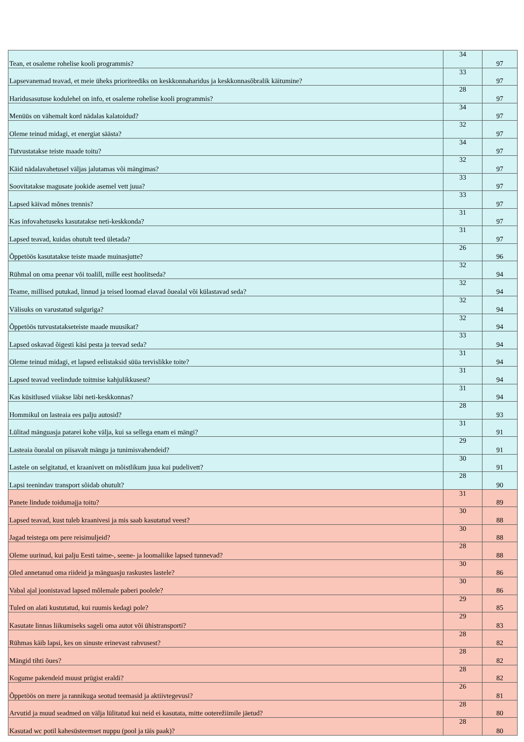| Tean, et osaleme rohelise kooli programmis? | 34 | 97 |
| Lapsevanemad teavad, et meie üheks prioriteediks on keskkonnaharidus ja keskkonnasõbralik käitumine? | 33 | 97 |
| Haridusasutuse kodulehel on info, et osaleme rohelise kooli programmis? | 28 | 97 |
| Menüüs on vähemalt kord nädalas kalatoidud? | 34 | 97 |
| Oleme teinud midagi, et energiat säästa? | 32 | 97 |
| Tutvustatakse teiste maade toitu? | 34 | 97 |
| Käid nädalavahetusel väljas jalutamas või mängimas? | 32 | 97 |
| Soovitatakse magusate jookide asemel vett juua? | 33 | 97 |
| Lapsed käivad mõnes trennis? | 33 | 97 |
| Kas infovahetuseks kasutatakse neti-keskkonda? | 31 | 97 |
| Lapsed teavad, kuidas ohutult teed ületada? | 31 | 97 |
| Õppetöös kasutatakse teiste maade muinasjutte? | 26 | 96 |
| Rühmal on oma peenar või toalill, mille eest hoolitseda? | 32 | 94 |
| Teame, millised putukad, linnud ja teised loomad elavad õuealal või külastavad seda? | 32 | 94 |
| Välisuks on varustatud sulguriga? | 32 | 94 |
| Õppetöös tutvustatakseteiste maade muusikat? | 32 | 94 |
| Lapsed oskavad õigesti käsi pesta ja teevad seda? | 33 | 94 |
| Oleme teinud midagi, et lapsed eelistaksid süüa tervislikke toite? | 31 | 94 |
| Lapsed teavad veelindude toitmise kahjulikkusest? | 31 | 94 |
| Kas küsitlused viiakse läbi neti-keskkonnas? | 31 | 94 |
| Hommikul on lasteaia ees palju autosid? | 28 | 93 |
| Lülitad mänguasja patarei kohe välja, kui sa sellega enam ei mängi? | 31 | 91 |
| Lasteaia õuealal on piisavalt mängu ja tunimisvahendeid? | 29 | 91 |
| Lastele on selgitatud, et kraanivett on mõistlikum juua kui pudelivett? | 30 | 91 |
| Lapsi teenindav transport sõidab ohutult? | 28 | 90 |
| Panete lindude toidumajja toitu? | 31 | 89 |
| Lapsed teavad, kust tuleb kraanivesi ja mis saab kasutatud veest? | 30 | 88 |
| Jagad teistega om pere reisimuljeid? | 30 | 88 |
| Oleme uurinud, kui palju Eesti taime-, seene- ja loomaliike lapsed tunnevad? | 28 | 88 |
| Oled annetanud oma riideid ja mänguasju raskustes lastele? | 30 | 86 |
| Vabal ajal joonistavad lapsed mõlemale paberi poolele? | 30 | 86 |
| Tuled on alati kustutatud, kui ruumis kedagi pole? | 29 | 85 |
| Kasutate linnas liikumiseks sageli oma autot või ühistransporti? | 29 | 83 |
| Rühmas käib lapsi, kes on sinuste erinevast rahvusest? | 28 | 82 |
| Mängid tihti õues? | 28 | 82 |
| Kogume pakendeid muust prügist eraldi? | 28 | 82 |
| Õppetöös on mere ja rannikuga seotud teemasid ja aktiivtegevusi? | 26 | 81 |
| Arvutid ja muud seadmed on välja lülitatud kui neid ei kasutata, mitte ooterežiimile jäetud? | 28 | 80 |
| Kasutad wc potil kahesüsteemset nuppu (pool ja täis paak)? | 28 | 80 |